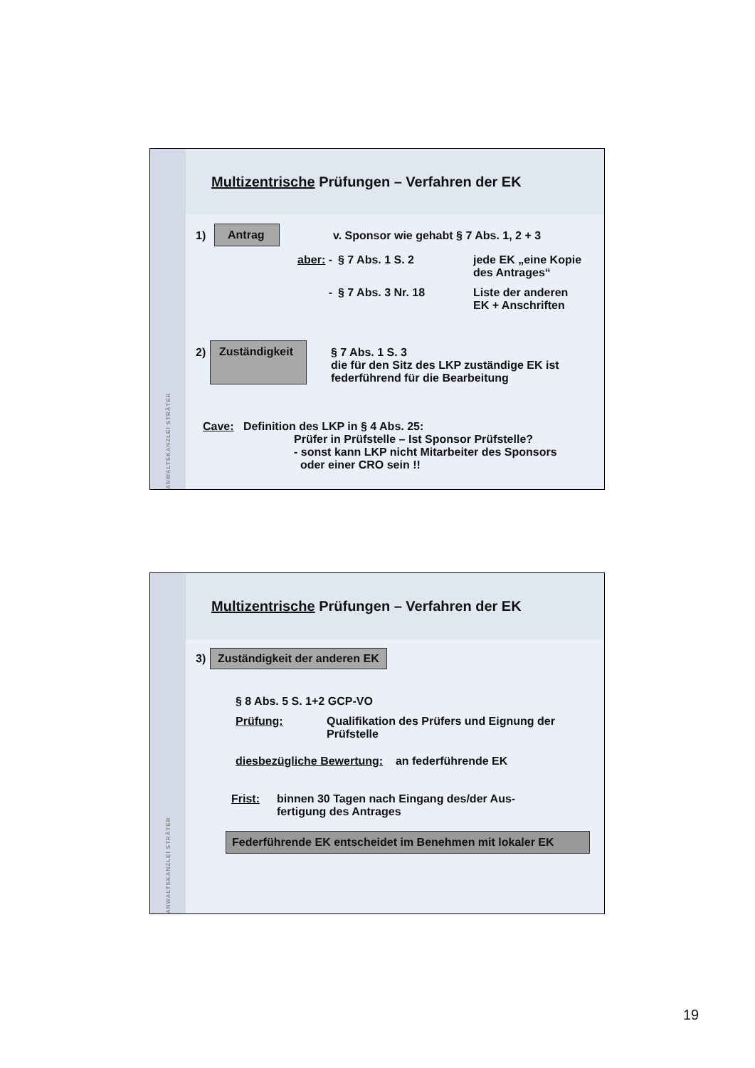ANWALTSKANZLEI STRÄTER
Multizentrische Prüfungen – Verfahren der EK
1) Antrag v. Sponsor wie gehabt § 7 Abs. 1, 2 + 3
aber: - § 7 Abs. 1 S. 2 jede EK „eine Kopie
des Antrages“
- § 7 Abs. 3 Nr. 18 Liste der anderen
EK + Anschriften
2) Zuständigkeit § 7 Abs. 1 S. 3
die für den Sitz des LKP zuständige EK ist
federführend für die Bearbeitung
Cave: Definition des LKP in § 4 Abs. 25:
Prüfer in Prüfstelle – Ist Sponsor Prüfstelle?
- sonst kann LKP nicht Mitarbeiter des Sponsors
oder einer CRO sein !!
ANWALTSKANZLEI STRÄTER
Multizentrische Prüfungen – Verfahren der EK
3) Zuständigkeit der anderen EK
§ 8 Abs. 5 S. 1+2 GCP-VO
Prüfung: Qualifikation des Prüfers und Eignung der
Prüfstelle
diesbezügliche Bewertung: an federführende EK
Frist: binnen 30 Tagen nach Eingang des/der Aus-
fertigung des Antrages
Federführende EK entscheidet im Benehmen mit lokaler EK
19